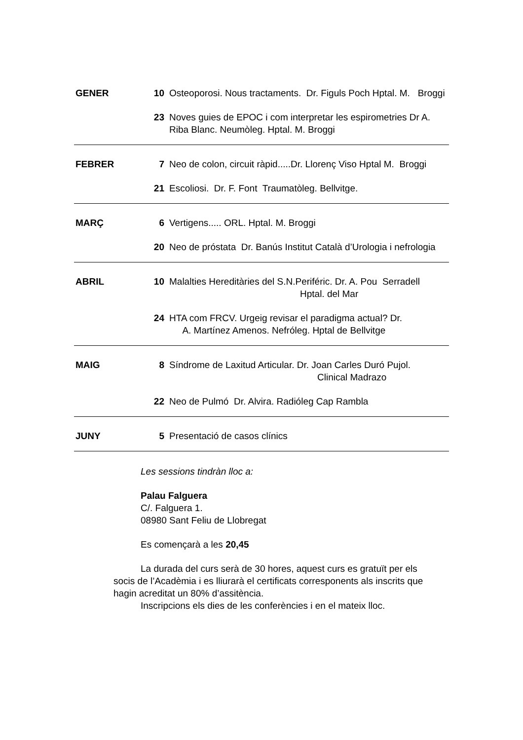GENER 10 Osteoporosi. Nous tractaments. Dr. Figuls Poch Hptal. M. Broggi
23 Noves guies de EPOC i com interpretar les espirometries Dr A. Riba Blanc. Neumòleg. Hptal. M. Broggi
FEBRER 7 Neo de colon, circuit ràpid.....Dr. Llorenç Viso Hptal M. Broggi
21 Escoliosi. Dr. F. Font Traumatòleg. Bellvitge.
MARÇ 6 Vertigens..... ORL. Hptal. M. Broggi
20 Neo de próstata Dr. Banús Institut Català d’Urologia i nefrologia
ABRIL 10 Malalties Hereditàries del S.N.Periféric. Dr. A. Pou Serradell
Hptal. del Mar
24 HTA com FRCV. Urgeig revisar el paradigma actual? Dr.
A. Martínez Amenos. Nefróleg. Hptal de Bellvitge
MAIG 8 Síndrome de Laxitud Articular. Dr. Joan Carles Duró Pujol.
Clinical Madrazo
22 Neo de Pulmó Dr. Alvira. Radióleg Cap Rambla
JUNY 5 Presentació de casos clínics
Les sessions tindràn lloc a:
Palau Falguera
C/. Falguera 1.
08980 Sant Feliu de Llobregat
Es començarà a les 20,45
La durada del curs serà de 30 hores, aquest curs es gratuït per els socis de l’Acadèmia i es lliurarà el certificats corresponents als inscrits que hagin acreditat un 80% d’assitència.
Inscripcions els dies de les conferències i en el mateix lloc.